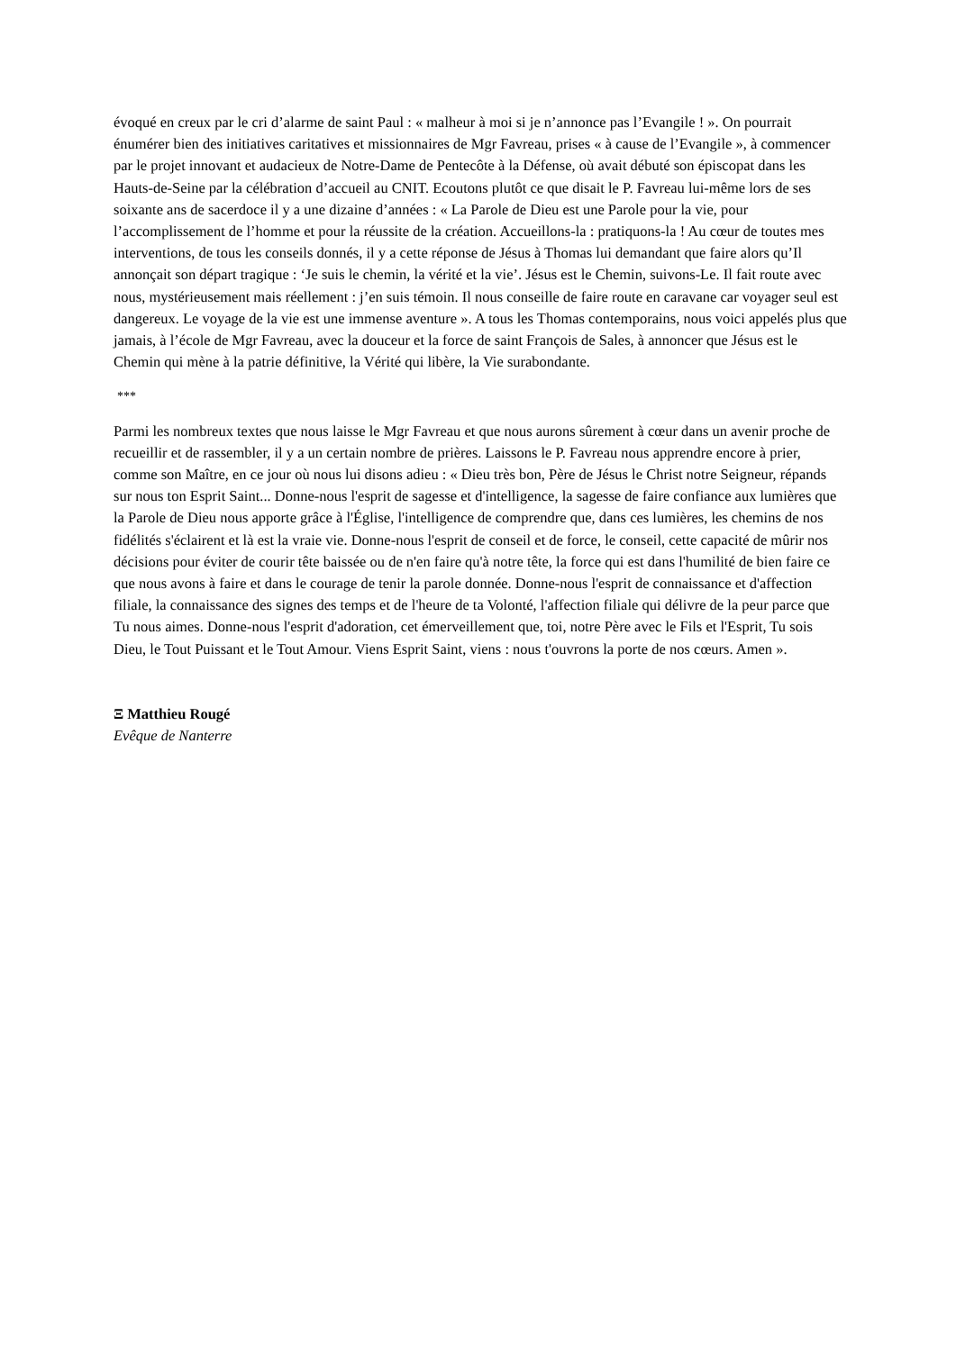évoqué en creux par le cri d’alarme de saint Paul : « malheur à moi si je n’annonce pas l’Evangile ! ». On pourrait énumérer bien des initiatives caritatives et missionnaires de Mgr Favreau, prises « à cause de l’Evangile », à commencer par le projet innovant et audacieux de Notre-Dame de Pentecôte à la Défense, où avait débuté son épiscopat dans les Hauts-de-Seine par la célébration d’accueil au CNIT. Ecoutons plutôt ce que disait le P. Favreau lui-même lors de ses soixante ans de sacerdoce il y a une dizaine d’années : « La Parole de Dieu est une Parole pour la vie, pour l’accomplissement de l’homme et pour la réussite de la création. Accueillons-la : pratiquons-la ! Au cœur de toutes mes interventions, de tous les conseils donnés, il y a cette réponse de Jésus à Thomas lui demandant que faire alors qu’Il annonçait son départ tragique : ‘Je suis le chemin, la vérité et la vie’. Jésus est le Chemin, suivons-Le. Il fait route avec nous, mystérieusement mais réellement : j’en suis témoin. Il nous conseille de faire route en caravane car voyager seul est dangereux. Le voyage de la vie est une immense aventure ». A tous les Thomas contemporains, nous voici appelés plus que jamais, à l’école de Mgr Favreau, avec la douceur et la force de saint François de Sales, à annoncer que Jésus est le Chemin qui mène à la patrie définitive, la Vérité qui libère, la Vie surabondante.
***
Parmi les nombreux textes que nous laisse le Mgr Favreau et que nous aurons sûrement à cœur dans un avenir proche de recueillir et de rassembler, il y a un certain nombre de prières. Laissons le P. Favreau nous apprendre encore à prier, comme son Maître, en ce jour où nous lui disons adieu : « Dieu très bon, Père de Jésus le Christ notre Seigneur, répands sur nous ton Esprit Saint... Donne-nous l'esprit de sagesse et d'intelligence, la sagesse de faire confiance aux lumières que la Parole de Dieu nous apporte grâce à l'Église, l'intelligence de comprendre que, dans ces lumières, les chemins de nos fidélités s'éclairent et là est la vraie vie. Donne-nous l'esprit de conseil et de force, le conseil, cette capacité de mûrir nos décisions pour éviter de courir tête baissée ou de n'en faire qu'à notre tête, la force qui est dans l'humilité de bien faire ce que nous avons à faire et dans le courage de tenir la parole donnée. Donne-nous l'esprit de connaissance et d'affection filiale, la connaissance des signes des temps et de l'heure de ta Volonté, l'affection filiale qui délivre de la peur parce que Tu nous aimes. Donne-nous l'esprit d'adoration, cet émerveillement que, toi, notre Père avec le Fils et l'Esprit, Tu sois Dieu, le Tout Puissant et le Tout Amour. Viens Esprit Saint, viens : nous t'ouvrons la porte de nos cœurs. Amen ».
Ξ Matthieu Rougé
Evêque de Nanterre